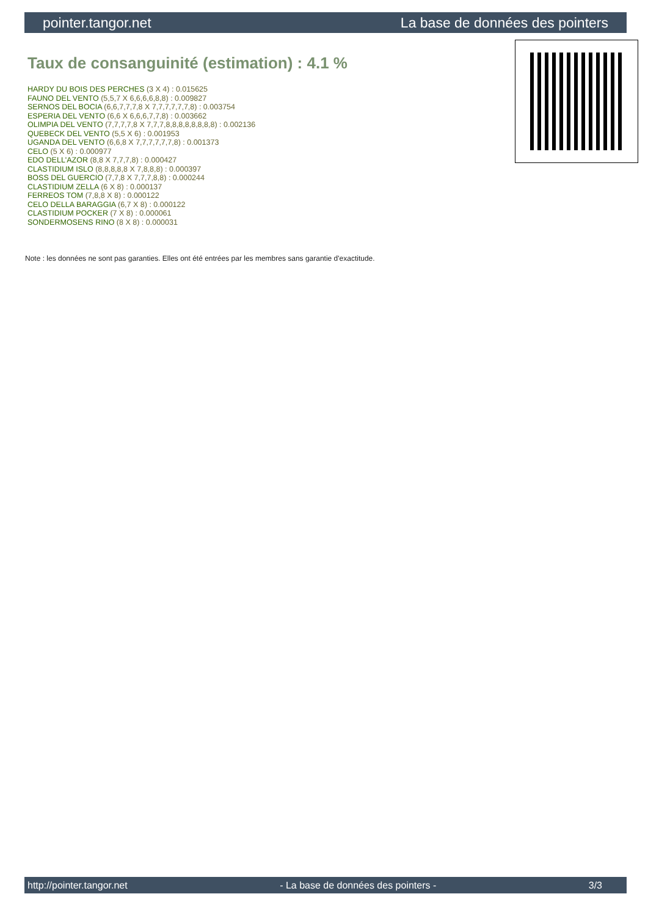pointer.tangor.net La base de données des pointers
Taux de consanguinité (estimation) : 4.1 %
HARDY DU BOIS DES PERCHES (3 X 4) : 0.015625
FAUNO DEL VENTO (5,5,7 X 6,6,6,6,8,8) : 0.009827
SERNOS DEL BOCIA (6,6,7,7,7,8 X 7,7,7,7,7,7,8) : 0.003754
ESPERIA DEL VENTO (6,6 X 6,6,6,7,7,8) : 0.003662
OLIMPIA DEL VENTO (7,7,7,7,8 X 7,7,7,8,8,8,8,8,8,8,8) : 0.002136
QUEBECK DEL VENTO (5,5 X 6) : 0.001953
UGANDA DEL VENTO (6,6,8 X 7,7,7,7,7,7,8) : 0.001373
CELO (5 X 6) : 0.000977
EDO DELL'AZOR (8,8 X 7,7,7,8) : 0.000427
CLASTIDIUM ISLO (8,8,8,8,8 X 7,8,8,8) : 0.000397
BOSS DEL GUERCIO (7,7,8 X 7,7,7,8,8) : 0.000244
CLASTIDIUM ZELLA (6 X 8) : 0.000137
FERREOS TOM (7,8,8 X 8) : 0.000122
CELO DELLA BARAGGIA (6,7 X 8) : 0.000122
CLASTIDIUM POCKER (7 X 8) : 0.000061
SONDERMOSENS RINO (8 X 8) : 0.000031
Note : les données ne sont pas garanties. Elles ont été entrées par les membres sans garantie d'exactitude.
http://pointer.tangor.net - La base de données des pointers - 3/3